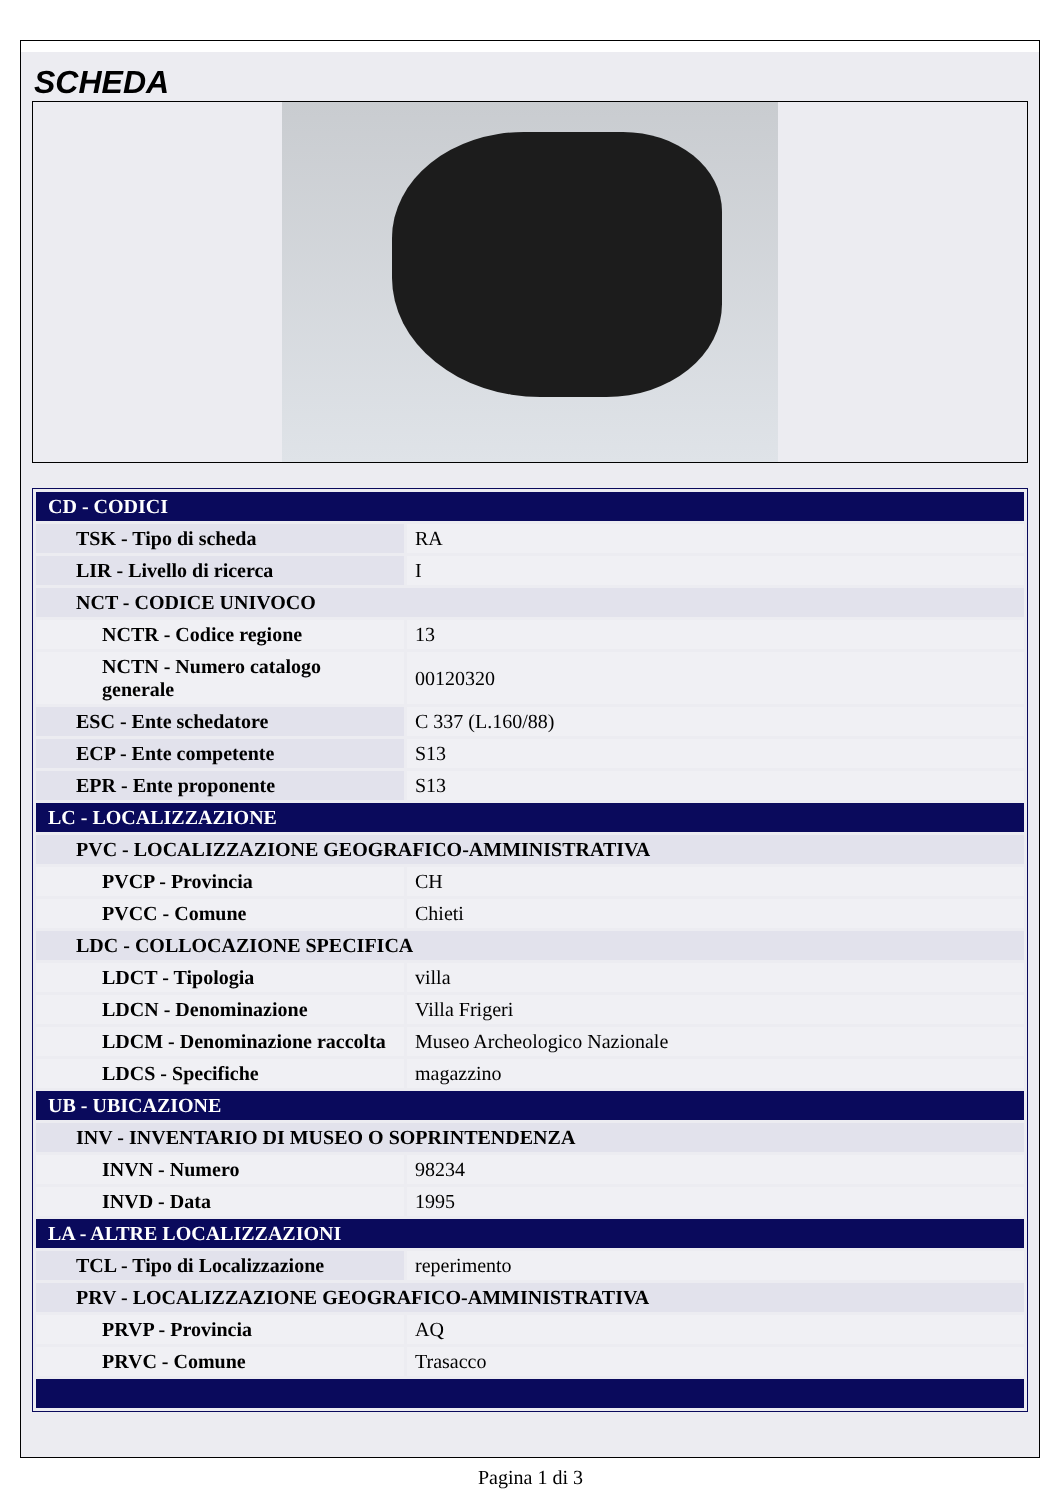SCHEDA
| CD - CODICI | |
| TSK - Tipo di scheda | RA |
| LIR - Livello di ricerca | I |
| NCT - CODICE UNIVOCO | |
| NCTR - Codice regione | 13 |
| NCTN - Numero catalogo generale | 00120320 |
| ESC - Ente schedatore | C 337 (L.160/88) |
| ECP - Ente competente | S13 |
| EPR - Ente proponente | S13 |
| LC - LOCALIZZAZIONE | |
| PVC - LOCALIZZAZIONE GEOGRAFICO-AMMINISTRATIVA | |
| PVCP - Provincia | CH |
| PVCC - Comune | Chieti |
| LDC - COLLOCAZIONE SPECIFICA | |
| LDCT - Tipologia | villa |
| LDCN - Denominazione | Villa Frigeri |
| LDCM - Denominazione raccolta | Museo Archeologico Nazionale |
| LDCS - Specifiche | magazzino |
| UB - UBICAZIONE | |
| INV - INVENTARIO DI MUSEO O SOPRINTENDENZA | |
| INVN - Numero | 98234 |
| INVD - Data | 1995 |
| LA - ALTRE LOCALIZZAZIONI | |
| TCL - Tipo di Localizzazione | reperimento |
| PRV - LOCALIZZAZIONE GEOGRAFICO-AMMINISTRATIVA | |
| PRVP - Provincia | AQ |
| PRVC - Comune | Trasacco |
Pagina 1 di 3